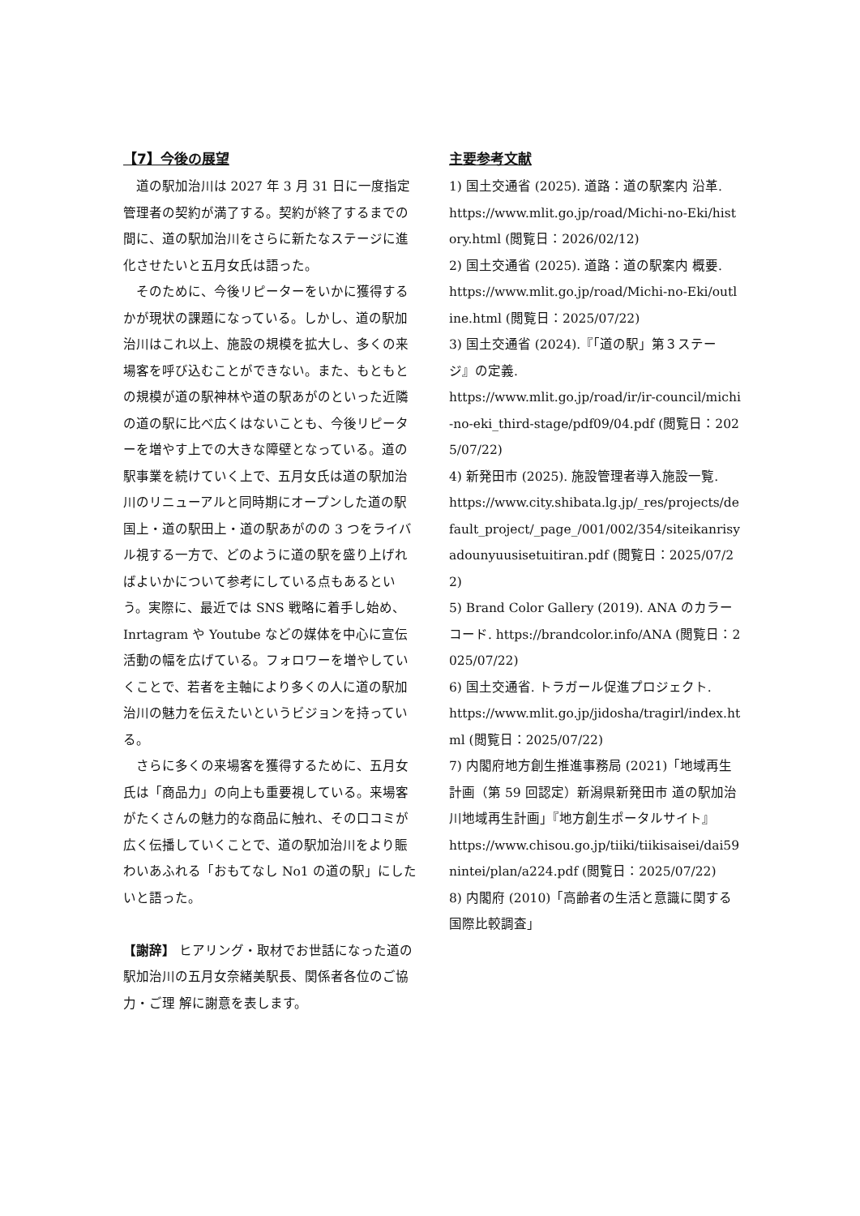【7】今後の展望
道の駅加治川は 2027 年 3 月 31 日に一度指定管理者の契約が満了する。契約が終了するまでの間に、道の駅加治川をさらに新たなステージに進化させたいと五月女氏は語った。
そのために、今後リピーターをいかに獲得するかが現状の課題になっている。しかし、道の駅加治川はこれ以上、施設の規模を拡大し、多くの来場客を呼び込むことができない。また、もともとの規模が道の駅神林や道の駅あがのといった近隣の道の駅に比べ広くはないことも、今後リピーターを増やす上での大きな障壁となっている。道の駅事業を続けていく上で、五月女氏は道の駅加治川のリニューアルと同時期にオープンした道の駅国上・道の駅田上・道の駅あがのの 3 つをライバル視する一方で、どのように道の駅を盛り上げればよいかについて参考にしている点もあるという。実際に、最近では SNS 戦略に着手し始め、Inrtagram や Youtube などの媒体を中心に宣伝活動の幅を広げている。フォロワーを増やしていくことで、若者を主軸により多くの人に道の駅加治川の魅力を伝えたいというビジョンを持っている。
さらに多くの来場客を獲得するために、五月女氏は「商品力」の向上も重要視している。来場客がたくさんの魅力的な商品に触れ、その口コミが広く伝播していくことで、道の駅加治川をより賑わいあふれる「おもてなし No1 の道の駅」にしたいと語った。
【謝辞】 ヒアリング・取材でお世話になった道の駅加治川の五月女奈緒美駅長、関係者各位のご協力・ご理 解に謝意を表します。
主要参考文献
1) 国土交通省 (2025). 道路：道の駅案内 沿革.
https://www.mlit.go.jp/road/Michi-no-Eki/history.html (閲覧日：2026/02/12)
2) 国土交通省 (2025). 道路：道の駅案内 概要.
https://www.mlit.go.jp/road/Michi-no-Eki/outline.html (閲覧日：2025/07/22)
3) 国土交通省 (2024).『「道の駅」第３ステージ』の定義.
https://www.mlit.go.jp/road/ir/ir-council/michi-no-eki_third-stage/pdf09/04.pdf (閲覧日：2025/07/22)
4) 新発田市 (2025). 施設管理者導入施設一覧.
https://www.city.shibata.lg.jp/_res/projects/default_project/_page_/001/002/354/siteikanrisyadounyuusisetuitiran.pdf (閲覧日：2025/07/22)
5) Brand Color Gallery (2019). ANA のカラーコード. https://brandcolor.info/ANA (閲覧日：2025/07/22)
6) 国土交通省. トラガール促進プロジェクト.
https://www.mlit.go.jp/jidosha/tragirl/index.html (閲覧日：2025/07/22)
7) 内閣府地方創生推進事務局 (2021)「地域再生計画（第 59 回認定）新潟県新発田市 道の駅加治川地域再生計画」『地方創生ポータルサイト』
https://www.chisou.go.jp/tiiki/tiikisaisei/dai59nintei/plan/a224.pdf (閲覧日：2025/07/22)
8) 内閣府 (2010)「高齢者の生活と意識に関する国際比較調査」